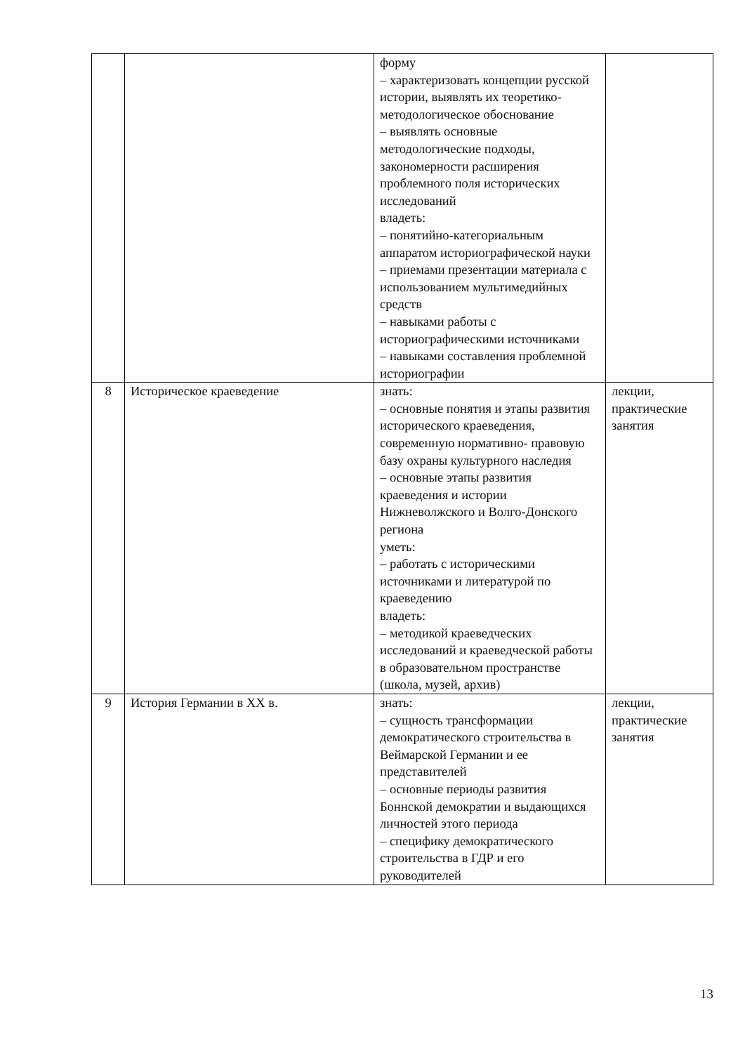| | | форму – характеризовать концепции русской истории, выявлять их теоретико-методологическое обоснование – выявлять основные методологические подходы, закономерности расширения проблемного поля исторических исследований владеть: – понятийно-категориальным аппаратом историографической науки – приемами презентации материала с использованием мультимедийных средств – навыками работы с историографическими источниками – навыками составления проблемной историографии | |
| 8 | Историческое краеведение | знать: – основные понятия и этапы развития исторического краеведения, современную нормативно- правовую базу охраны культурного наследия – основные этапы развития краеведения и истории Нижневолжского и Волго-Донского региона уметь: – работать с историческими источниками и литературой по краеведению владеть: – методикой краеведческих исследований и краеведческой работы в образовательном пространстве (школа, музей, архив) | лекции, практические занятия |
| 9 | История Германии в XX в. | знать: – сущность трансформации демократического строительства в Веймарской Германии и ее представителей – основные периоды развития Боннской демократии и выдающихся личностей этого периода – специфику демократического строительства в ГДР и его руководителей | лекции, практические занятия |
13